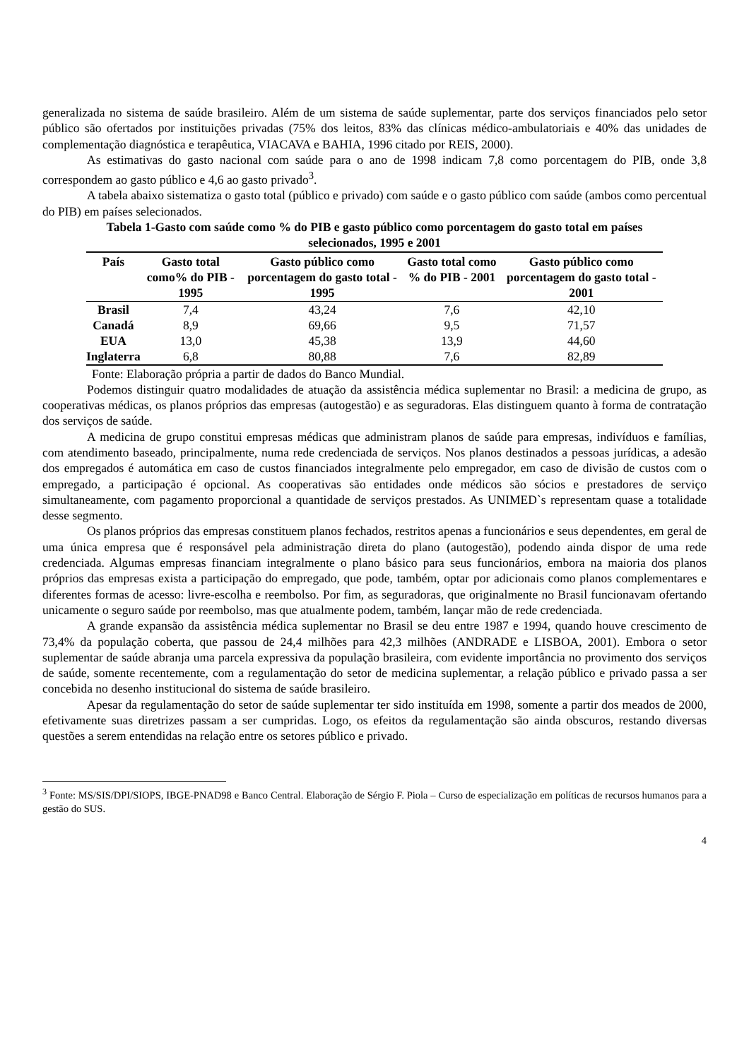generalizada no sistema de saúde brasileiro. Além de um sistema de saúde suplementar, parte dos serviços financiados pelo setor público são ofertados por instituições privadas (75% dos leitos, 83% das clínicas médico-ambulatoriais e 40% das unidades de complementação diagnóstica e terapêutica, VIACAVA e BAHIA, 1996 citado por REIS, 2000).
As estimativas do gasto nacional com saúde para o ano de 1998 indicam 7,8 como porcentagem do PIB, onde 3,8 correspondem ao gasto público e 4,6 ao gasto privado<sup>3</sup>.
A tabela abaixo sistematiza o gasto total (público e privado) com saúde e o gasto público com saúde (ambos como percentual do PIB) em países selecionados.
Tabela 1-Gasto com saúde como % do PIB e gasto público como porcentagem do gasto total em países selecionados, 1995 e 2001
| País | Gasto total como% do PIB - 1995 | Gasto público como porcentagem do gasto total - 1995 | Gasto total como % do PIB - 2001 | Gasto público como porcentagem do gasto total - 2001 |
| --- | --- | --- | --- | --- |
| Brasil | 7,4 | 43,24 | 7,6 | 42,10 |
| Canadá | 8,9 | 69,66 | 9,5 | 71,57 |
| EUA | 13,0 | 45,38 | 13,9 | 44,60 |
| Inglaterra | 6,8 | 80,88 | 7,6 | 82,89 |
Fonte: Elaboração própria a partir de dados do Banco Mundial.
Podemos distinguir quatro modalidades de atuação da assistência médica suplementar no Brasil: a medicina de grupo, as cooperativas médicas, os planos próprios das empresas (autogestão) e as seguradoras. Elas distinguem quanto à forma de contratação dos serviços de saúde.
A medicina de grupo constitui empresas médicas que administram planos de saúde para empresas, indivíduos e famílias, com atendimento baseado, principalmente, numa rede credenciada de serviços. Nos planos destinados a pessoas jurídicas, a adesão dos empregados é automática em caso de custos financiados integralmente pelo empregador, em caso de divisão de custos com o empregado, a participação é opcional. As cooperativas são entidades onde médicos são sócios e prestadores de serviço simultaneamente, com pagamento proporcional a quantidade de serviços prestados. As UNIMED`s representam quase a totalidade desse segmento.
Os planos próprios das empresas constituem planos fechados, restritos apenas a funcionários e seus dependentes, em geral de uma única empresa que é responsável pela administração direta do plano (autogestão), podendo ainda dispor de uma rede credenciada. Algumas empresas financiam integralmente o plano básico para seus funcionários, embora na maioria dos planos próprios das empresas exista a participação do empregado, que pode, também, optar por adicionais como planos complementares e diferentes formas de acesso: livre-escolha e reembolso. Por fim, as seguradoras, que originalmente no Brasil funcionavam ofertando unicamente o seguro saúde por reembolso, mas que atualmente podem, também, lançar mão de rede credenciada.
A grande expansão da assistência médica suplementar no Brasil se deu entre 1987 e 1994, quando houve crescimento de 73,4% da população coberta, que passou de 24,4 milhões para 42,3 milhões (ANDRADE e LISBOA, 2001). Embora o setor suplementar de saúde abranja uma parcela expressiva da população brasileira, com evidente importância no provimento dos serviços de saúde, somente recentemente, com a regulamentação do setor de medicina suplementar, a relação público e privado passa a ser concebida no desenho institucional do sistema de saúde brasileiro.
Apesar da regulamentação do setor de saúde suplementar ter sido instituída em 1998, somente a partir dos meados de 2000, efetivamente suas diretrizes passam a ser cumpridas. Logo, os efeitos da regulamentação são ainda obscuros, restando diversas questões a serem entendidas na relação entre os setores público e privado.
<sup>3</sup> Fonte: MS/SIS/DPI/SIOPS, IBGE-PNAD98 e Banco Central. Elaboração de Sérgio F. Piola – Curso de especialização em políticas de recursos humanos para a gestão do SUS.
4